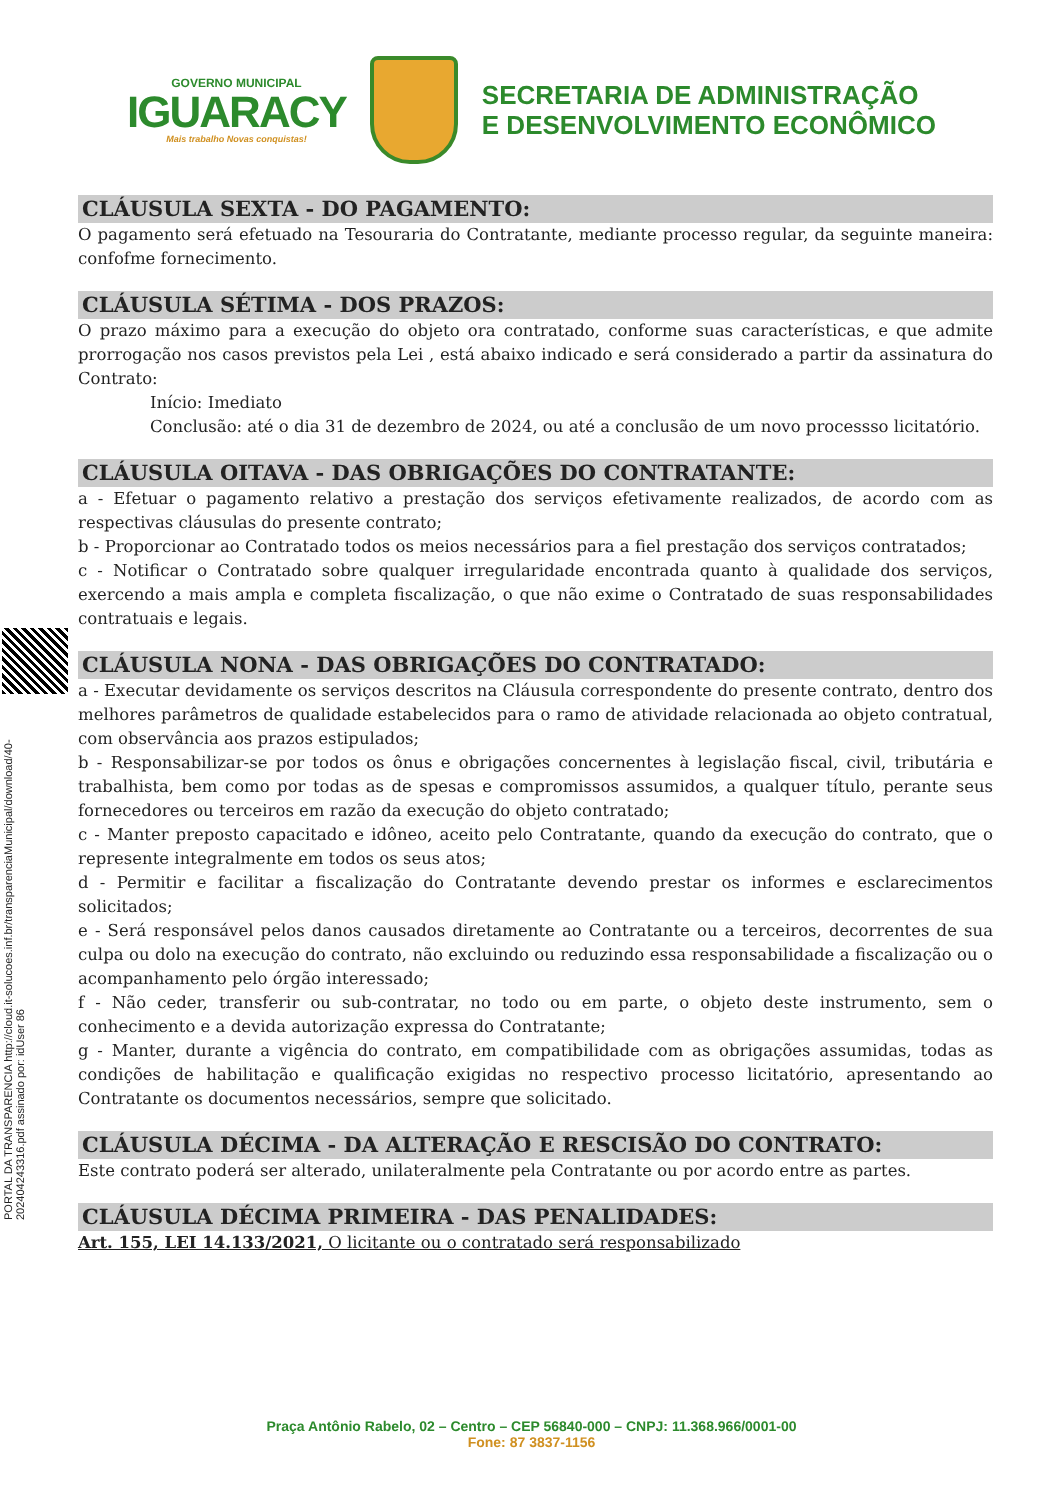GOVERNO MUNICIPAL
IGUARACY
Mais trabalho Novas conquistas!
SECRETARIA DE ADMINISTRAÇÃO
E DESENVOLVIMENTO ECONÔMICO
PORTAL DA TRANSPARENCIA http://cloud.it-solucoes.inf.br/transparenciaMunicipal/download/40-20240424331​6.pdf assinado por: idUser 86
CLÁUSULA SEXTA - DO PAGAMENTO:
O pagamento será efetuado na Tesouraria do Contratante, mediante processo regular, da seguinte maneira: confofme fornecimento.
CLÁUSULA SÉTIMA - DOS PRAZOS:
O prazo máximo para a execução do objeto ora contratado, conforme suas características, e que admite prorrogação nos casos previstos pela Lei , está abaixo indicado e será considerado a partir da assinatura do Contrato:
Início: Imediato
Conclusão: até o dia 31 de dezembro de 2024, ou até a conclusão de um novo processso licitatório.
CLÁUSULA OITAVA - DAS OBRIGAÇÕES DO CONTRATANTE:
a - Efetuar o pagamento relativo a prestação dos serviços efetivamente realizados, de acordo com as respectivas cláusulas do presente contrato;
b - Proporcionar ao Contratado todos os meios necessários para a fiel prestação dos serviços contratados;
c - Notificar o Contratado sobre qualquer irregularidade encontrada quanto à qualidade dos serviços, exercendo a mais ampla e completa fiscalização, o que não exime o Contratado de suas responsabilidades contratuais e legais.
CLÁUSULA NONA - DAS OBRIGAÇÕES DO CONTRATADO:
a - Executar devidamente os serviços descritos na Cláusula correspondente do presente contrato, dentro dos melhores parâmetros de qualidade estabelecidos para o ramo de atividade relacionada ao objeto contratual, com observância aos prazos estipulados;
b - Responsabilizar-se por todos os ônus e obrigações concernentes à legislação fiscal, civil, tributária e trabalhista, bem como por todas as de spesas e compromissos assumidos, a qualquer título, perante seus fornecedores ou terceiros em razão da execução do objeto contratado;
c - Manter preposto capacitado e idôneo, aceito pelo Contratante, quando da execução do contrato, que o represente integralmente em todos os seus atos;
d - Permitir e facilitar a fiscalização do Contratante devendo prestar os informes e esclarecimentos solicitados;
e - Será responsável pelos danos causados diretamente ao Contratante ou a terceiros, decorrentes de sua culpa ou dolo na execução do contrato, não excluindo ou reduzindo essa responsabilidade a fiscalização ou o acompanhamento pelo órgão interessado;
f - Não ceder, transferir ou sub-contratar, no todo ou em parte, o objeto deste instrumento, sem o conhecimento e a devida autorização expressa do Contratante;
g - Manter, durante a vigência do contrato, em compatibilidade com as obrigações assumidas, todas as condições de habilitação e qualificação exigidas no respectivo processo licitatório, apresentando ao Contratante os documentos necessários, sempre que solicitado.
CLÁUSULA DÉCIMA - DA ALTERAÇÃO E RESCISÃO DO CONTRATO:
Este contrato poderá ser alterado, unilateralmente pela Contratante ou por acordo entre as partes.
CLÁUSULA DÉCIMA PRIMEIRA - DAS PENALIDADES:
Art. 155, LEI 14.133/2021, O licitante ou o contratado será responsabilizado
Praça Antônio Rabelo, 02 – Centro – CEP 56840-000 – CNPJ: 11.368.966/0001-00
Fone: 87 3837-1156